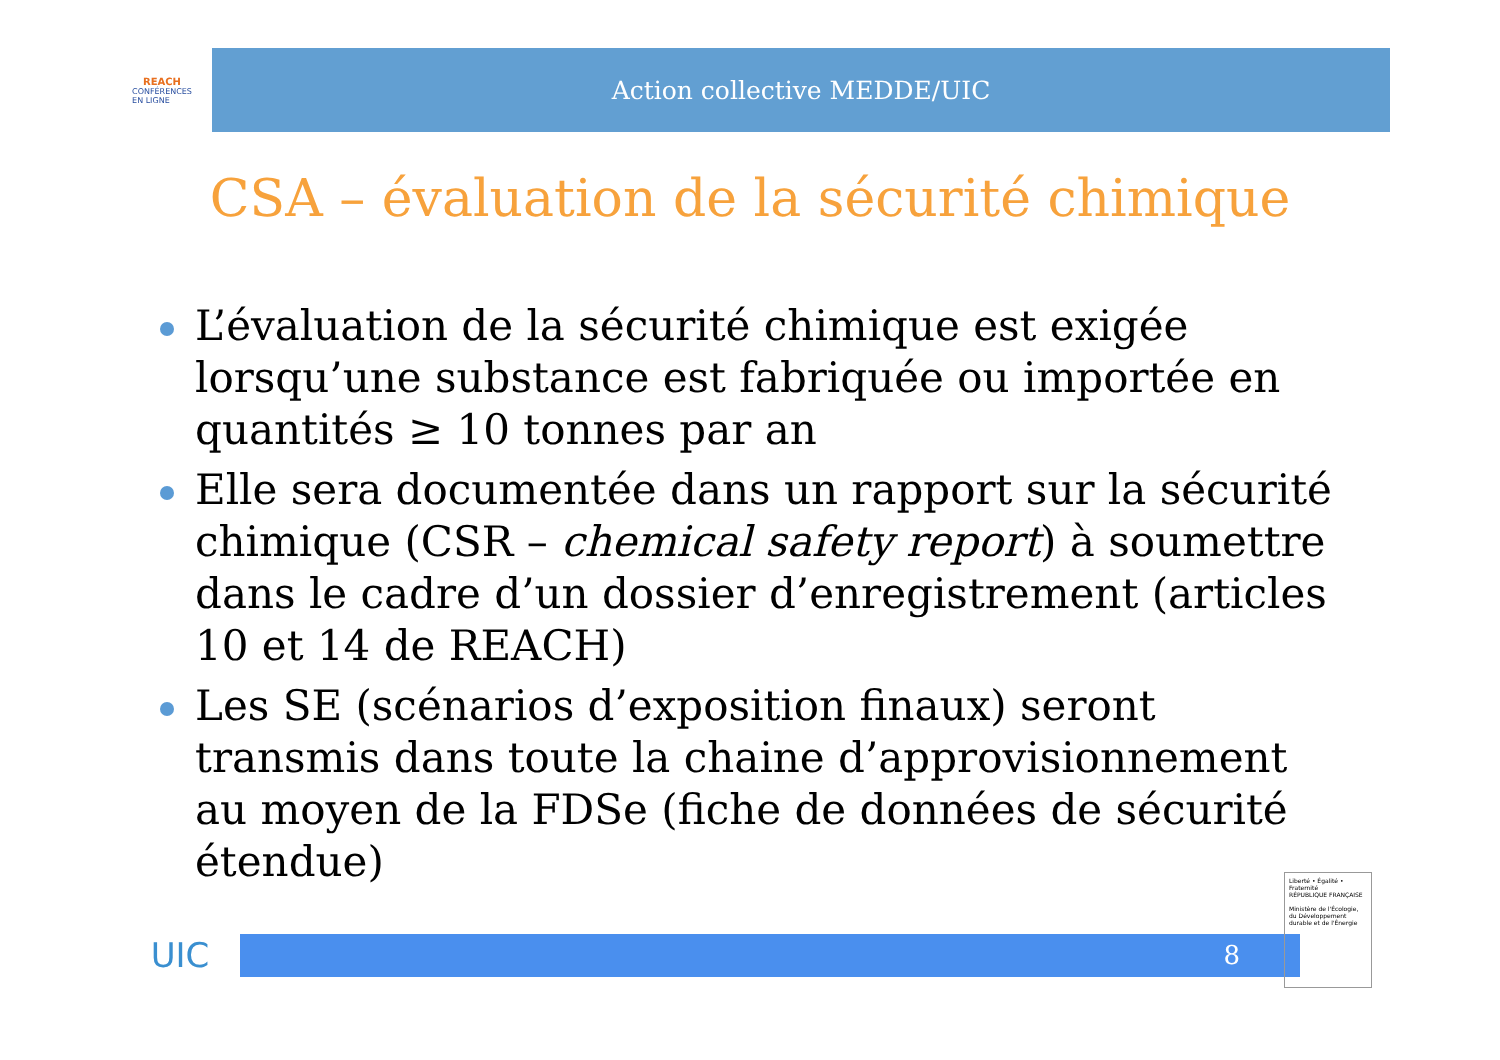REACH
CONFÉRENCES
EN LIGNE
Action collective MEDDE/UIC
CSA – évaluation de la sécurité chimique
L’évaluation de la sécurité chimique est exigée lorsqu’une substance est fabriquée ou importée en quantités ≥ 10 tonnes par an
Elle sera documentée dans un rapport sur la sécurité chimique (CSR – chemical safety report) à soumettre dans le cadre d’un dossier d’enregistrement (articles 10 et 14 de REACH)
Les SE (scénarios d’exposition finaux) seront transmis dans toute la chaine d’approvisionnement au moyen de la FDSe (fiche de données de sécurité étendue)
UIC
8
Liberté • Égalité • Fraternité
RÉPUBLIQUE FRANÇAISE
Ministère de l'Écologie, du Développement durable et de l'Énergie